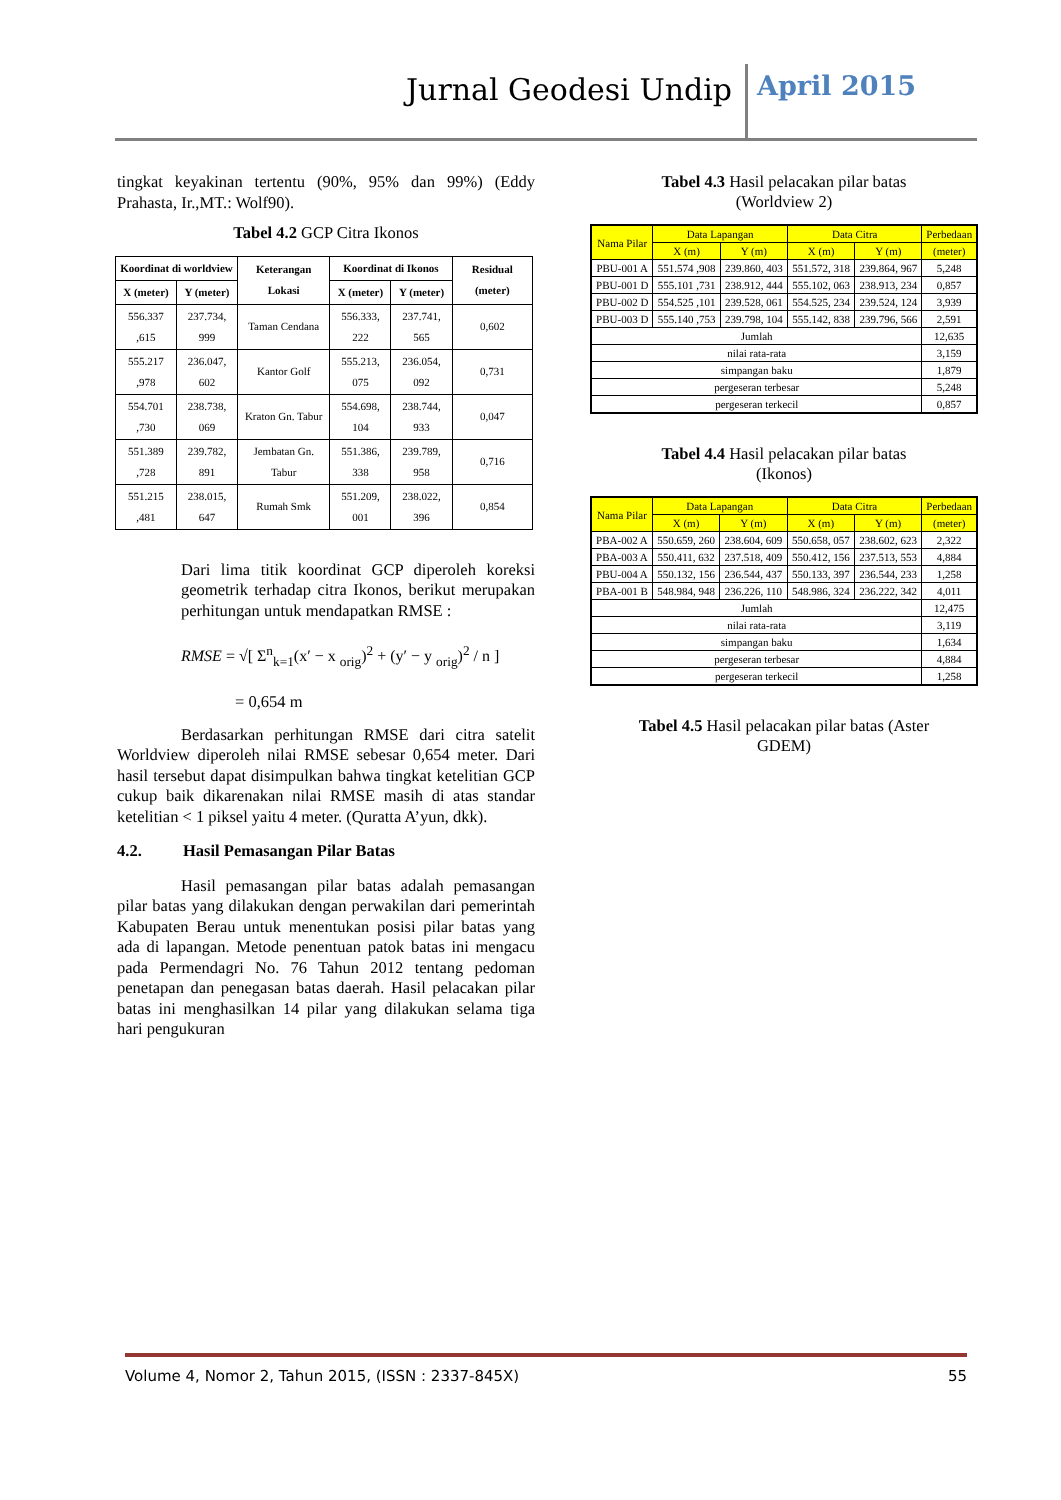Jurnal Geodesi Undip April 2015
tingkat keyakinan tertentu (90%, 95% dan 99%) (Eddy Prahasta, Ir.,MT.: Wolf90).
Tabel 4.2 GCP Citra Ikonos
| Koordinat di worldview | | Keterangan Lokasi | Koordinat di Ikonos | | Residual (meter) |
| --- | --- | --- | --- | --- | --- |
| X (meter) | Y (meter) | | X (meter) | Y (meter) | |
| 556.337 ,615 | 237.734, 999 | Taman Cendana | 556.333, 222 | 237.741, 565 | 0,602 |
| 555.217 ,978 | 236.047, 602 | Kantor Golf | 555.213, 075 | 236.054, 092 | 0,731 |
| 554.701 ,730 | 238.738, 069 | Kraton Gn. Tabur | 554.698, 104 | 238.744, 933 | 0,047 |
| 551.389 ,728 | 239.782, 891 | Jembatan Gn. Tabur | 551.386, 338 | 239.789, 958 | 0,716 |
| 551.215 ,481 | 238.015, 647 | Rumah Smk | 551.209, 001 | 238.022, 396 | 0,854 |
Dari lima titik koordinat GCP diperoleh koreksi geometrik terhadap citra Ikonos, berikut merupakan perhitungan untuk mendapatkan RMSE :
RMSE = √[ Σ<sup>n</sup><sub>k=1</sub>(x′ − x <sub>orig</sub>)<sup>2</sup> + (y′ − y <sub>orig</sub>)<sup>2</sup> / n ]
= 0,654 m
Berdasarkan perhitungan RMSE dari citra satelit Worldview diperoleh nilai RMSE sebesar 0,654 meter. Dari hasil tersebut dapat disimpulkan bahwa tingkat ketelitian GCP cukup baik dikarenakan nilai RMSE masih di atas standar ketelitian < 1 piksel yaitu 4 meter. (Quratta A’yun, dkk).
4.2. Hasil Pemasangan Pilar Batas
Hasil pemasangan pilar batas adalah pemasangan pilar batas yang dilakukan dengan perwakilan dari pemerintah Kabupaten Berau untuk menentukan posisi pilar batas yang ada di lapangan. Metode penentuan patok batas ini mengacu pada Permendagri No. 76 Tahun 2012 tentang pedoman penetapan dan penegasan batas daerah. Hasil pelacakan pilar batas ini menghasilkan 14 pilar yang dilakukan selama tiga hari pengukuran
Tabel 4.3 Hasil pelacakan pilar batas
(Worldview 2)
| Nama Pilar | Data Lapangan | | Data Citra | | Perbedaan |
| --- | --- | --- | --- | --- | --- |
| | X (m) | Y (m) | X (m) | Y (m) | (meter) |
| PBU-001 A | 551.574 ,908 | 239.860, 403 | 551.572, 318 | 239.864, 967 | 5,248 |
| PBU-001 D | 555.101 ,731 | 238.912, 444 | 555.102, 063 | 238.913, 234 | 0,857 |
| PBU-002 D | 554.525 ,101 | 239.528, 061 | 554.525, 234 | 239.524, 124 | 3,939 |
| PBU-003 D | 555.140 ,753 | 239.798, 104 | 555.142, 838 | 239.796, 566 | 2,591 |
| Jumlah | | | | | 12,635 |
| nilai rata-rata | | | | | 3,159 |
| simpangan baku | | | | | 1,879 |
| pergeseran terbesar | | | | | 5,248 |
| pergeseran terkecil | | | | | 0,857 |
Tabel 4.4 Hasil pelacakan pilar batas
(Ikonos)
| Nama Pilar | Data Lapangan | | Data Citra | | Perbedaan |
| --- | --- | --- | --- | --- | --- |
| | X (m) | Y (m) | X (m) | Y (m) | (meter) |
| PBA-002 A | 550.659, 260 | 238.604, 609 | 550.658, 057 | 238.602, 623 | 2,322 |
| PBA-003 A | 550.411, 632 | 237.518, 409 | 550.412, 156 | 237.513, 553 | 4,884 |
| PBU-004 A | 550.132, 156 | 236.544, 437 | 550.133, 397 | 236.544, 233 | 1,258 |
| PBA-001 B | 548.984, 948 | 236.226, 110 | 548.986, 324 | 236.222, 342 | 4,011 |
| Jumlah | | | | | 12,475 |
| nilai rata-rata | | | | | 3,119 |
| simpangan baku | | | | | 1,634 |
| pergeseran terbesar | | | | | 4,884 |
| pergeseran terkecil | | | | | 1,258 |
Tabel 4.5 Hasil pelacakan pilar batas (Aster
GDEM)
Volume 4, Nomor 2, Tahun 2015, (ISSN : 2337-845X) 55